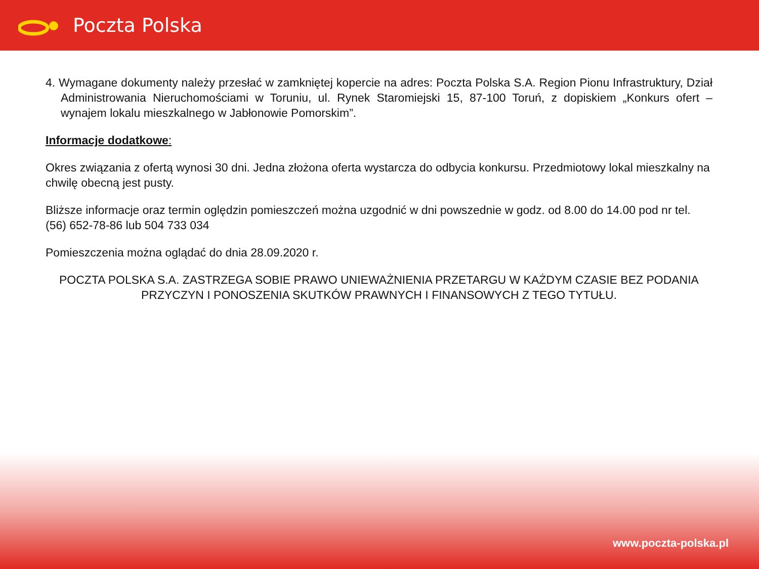Poczta Polska
4. Wymagane dokumenty należy przesłać w zamkniętej kopercie na adres: Poczta Polska S.A. Region Pionu Infrastruktury, Dział Administrowania Nieruchomościami w Toruniu, ul. Rynek Staromiejski 15, 87-100 Toruń, z dopiskiem „Konkurs ofert – wynajem lokalu mieszkalnego w Jabłonowie Pomorskim”.
Informacje dodatkowe:
Okres związania z ofertą wynosi 30 dni. Jedna złożona oferta wystarcza do odbycia konkursu. Przedmiotowy lokal mieszkalny na chwilę obecną jest pusty.
Bliższe informacje oraz termin oględzin pomieszczeń można uzgodnić w dni powszednie w godz. od 8.00 do 14.00 pod nr tel. (56) 652-78-86 lub 504 733 034
Pomieszczenia można oglądać do dnia 28.09.2020 r.
POCZTA POLSKA S.A. ZASTRZEGA SOBIE PRAWO UNIEWAŻNIENIA PRZETARGU W KAŻDYM CZASIE BEZ PODANIA PRZYCZYN I PONOSZENIA SKUTKÓW PRAWNYCH I FINANSOWYCH Z TEGO TYTUŁU.
www.poczta-polska.pl